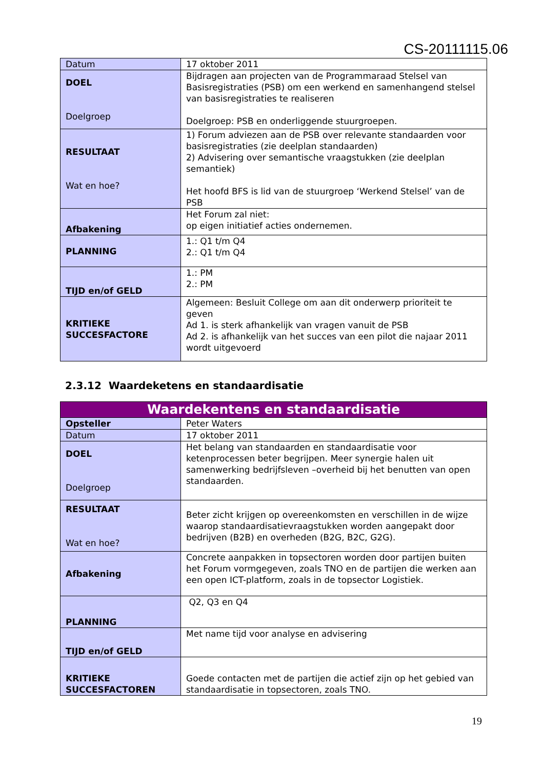CS-20111115.06
| Datum | 17 oktober 2011 |
| DOEL Doelgroep | Bijdragen aan projecten van de Programmaraad Stelsel van Basisregistraties (PSB) om een werkend en samenhangend stelsel van basisregistraties te realiseren Doelgroep: PSB en onderliggende stuurgroepen. |
| RESULTAAT Wat en hoe? | 1) Forum adviezen aan de PSB over relevante standaarden voor basisregistraties (zie deelplan standaarden) 2) Advisering over semantische vraagstukken (zie deelplan semantiek) Het hoofd BFS is lid van de stuurgroep ‘Werkend Stelsel’ van de PSB |
| Afbakening | Het Forum zal niet: op eigen initiatief acties ondernemen. |
| PLANNING | 1.: Q1 t/m Q4 2.: Q1 t/m Q4 |
| TIJD en/of GELD | 1.: PM 2.: PM |
| KRITIEKE SUCCESFACTORE | Algemeen: Besluit College om aan dit onderwerp prioriteit te geven Ad 1. is sterk afhankelijk van vragen vanuit de PSB Ad 2. is afhankelijk van het succes van een pilot die najaar 2011 wordt uitgevoerd |
2.3.12 Waardeketens en standaardisatie
| Waardekentens en standaardisatie | |
| Opsteller | Peter Waters |
| Datum | 17 oktober 2011 |
| DOEL Doelgroep | Het belang van standaarden en standaardisatie voor ketenprocessen beter begrijpen. Meer synergie halen uit samenwerking bedrijfsleven –overheid bij het benutten van open standaarden. |
| RESULTAAT Wat en hoe? | Beter zicht krijgen op overeenkomsten en verschillen in de wijze waarop standaardisatievraagstukken worden aangepakt door bedrijven (B2B) en overheden (B2G, B2C, G2G). |
| Afbakening | Concrete aanpakken in topsectoren worden door partijen buiten het Forum vormgegeven, zoals TNO en de partijen die werken aan een open ICT-platform, zoals in de topsector Logistiek. |
| PLANNING | Q2, Q3 en Q4 |
| TIJD en/of GELD | Met name tijd voor analyse en advisering |
| KRITIEKE SUCCESFACTOREN | Goede contacten met de partijen die actief zijn op het gebied van standaardisatie in topsectoren, zoals TNO. |
19